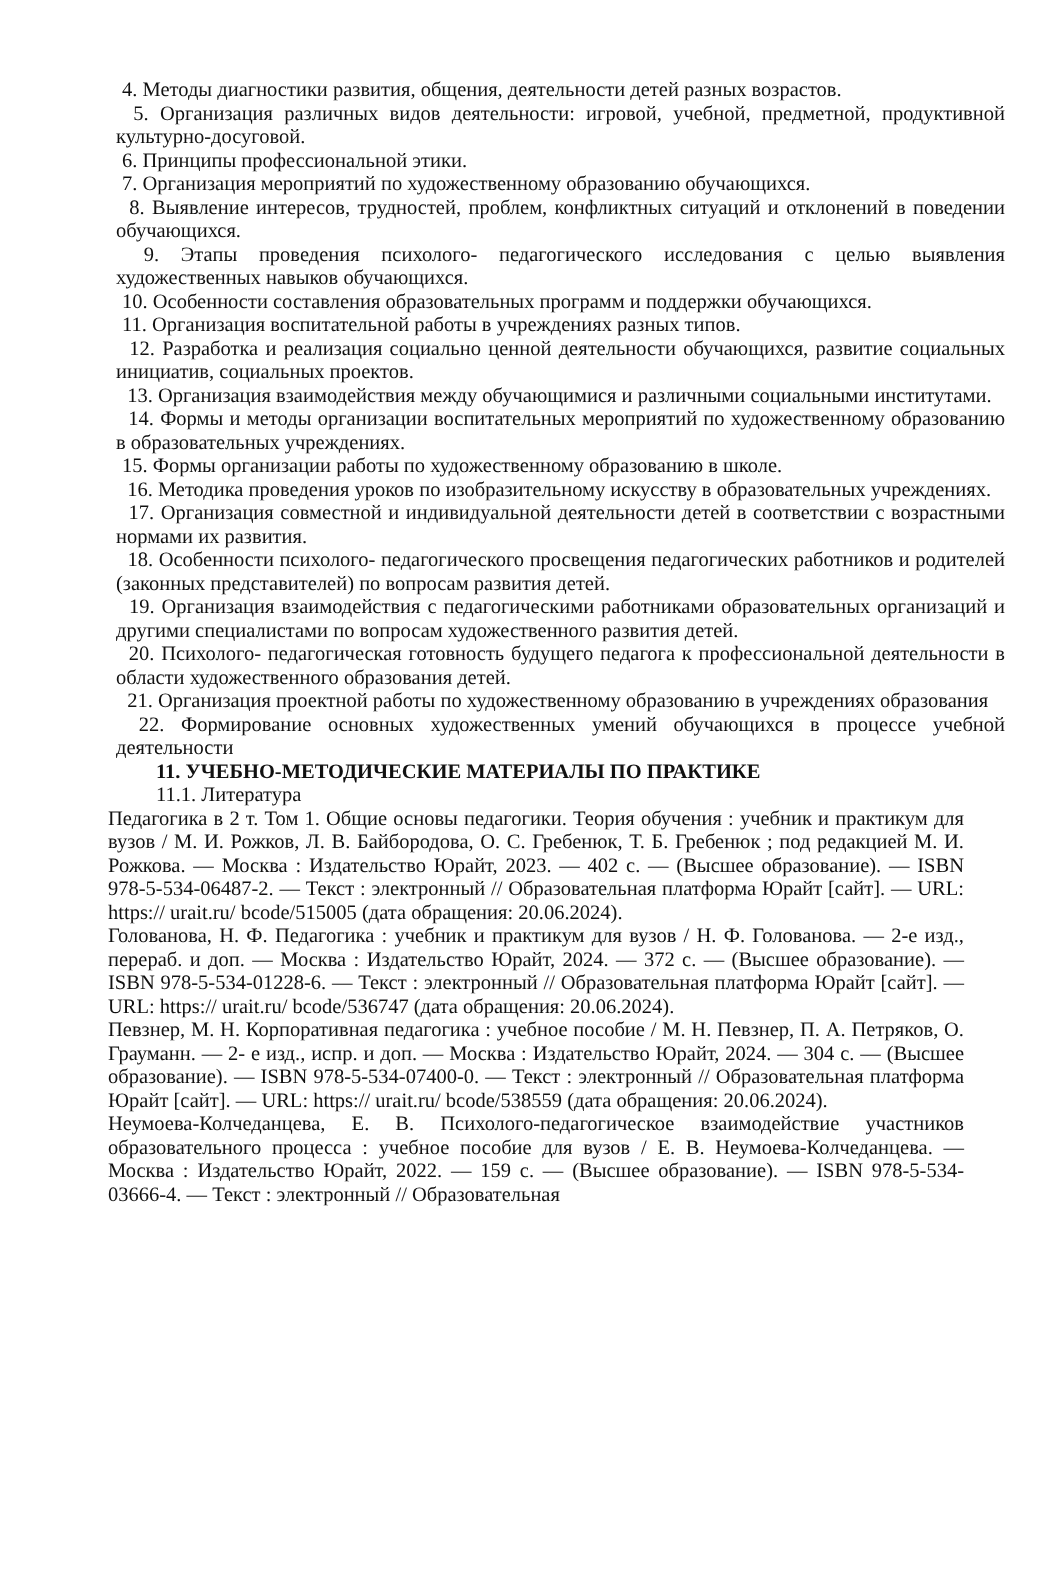4. Методы диагностики развития, общения, деятельности детей разных возрастов.
5. Организация различных видов деятельности: игровой, учебной, предметной, продуктивной культурно-досуговой.
6. Принципы профессиональной этики.
7. Организация мероприятий по художественному образованию обучающихся.
8. Выявление интересов, трудностей, проблем, конфликтных ситуаций и отклонений в поведении обучающихся.
9. Этапы проведения психолого- педагогического исследования с целью выявления художественных навыков обучающихся.
10. Особенности составления образовательных программ и поддержки обучающихся.
11. Организация воспитательной работы в учреждениях разных типов.
12. Разработка и реализация социально ценной деятельности обучающихся, развитие социальных инициатив, социальных проектов.
13. Организация взаимодействия между обучающимися и различными социальными институтами.
14. Формы и методы организации воспитательных мероприятий по художественному образованию в образовательных учреждениях.
15. Формы организации работы по художественному образованию в школе.
16. Методика проведения уроков по изобразительному искусству в образовательных учреждениях.
17. Организация совместной и индивидуальной деятельности детей в соответствии с возрастными нормами их развития.
18. Особенности психолого- педагогического просвещения педагогических работников и родителей (законных представителей) по вопросам развития детей.
19. Организация взаимодействия с педагогическими работниками образовательных организаций и другими специалистами по вопросам художественного развития детей.
20. Психолого- педагогическая готовность будущего педагога к профессиональной деятельности в области художественного образования детей.
21. Организация проектной работы по художественному образованию в учреждениях образования
22. Формирование основных художественных умений обучающихся в процессе учебной деятельности
11. УЧЕБНО-МЕТОДИЧЕСКИЕ МАТЕРИАЛЫ ПО ПРАКТИКЕ
11.1. Литература
Педагогика в 2 т. Том 1. Общие основы педагогики. Теория обучения : учебник и практикум для вузов / М. И. Рожков, Л. В. Байбородова, О. С. Гребенюк, Т. Б. Гребенюк ; под редакцией М. И. Рожкова. — Москва : Издательство Юрайт, 2023. — 402 с. — (Высшее образование). — ISBN 978-5-534-06487-2. — Текст : электронный // Образовательная платформа Юрайт [сайт]. — URL: https:// urait.ru/ bcode/515005 (дата обращения: 20.06.2024).
Голованова, Н. Ф. Педагогика : учебник и практикум для вузов / Н. Ф. Голованова. — 2-е изд., перераб. и доп. — Москва : Издательство Юрайт, 2024. — 372 с. — (Высшее образование). — ISBN 978-5-534-01228-6. — Текст : электронный // Образовательная платформа Юрайт [сайт]. — URL: https:// urait.ru/ bcode/536747 (дата обращения: 20.06.2024).
Певзнер, М. Н. Корпоративная педагогика : учебное пособие / М. Н. Певзнер, П. А. Петряков, О. Грауманн. — 2- е изд., испр. и доп. — Москва : Издательство Юрайт, 2024. — 304 с. — (Высшее образование). — ISBN 978-5-534-07400-0. — Текст : электронный // Образовательная платформа Юрайт [сайт]. — URL: https:// urait.ru/ bcode/538559 (дата обращения: 20.06.2024).
Неумоева-Колчеданцева, Е. В. Психолого-педагогическое взаимодействие участников образовательного процесса : учебное пособие для вузов / Е. В. Неумоева-Колчеданцева. — Москва : Издательство Юрайт, 2022. — 159 с. — (Высшее образование). — ISBN 978-5-534-03666-4. — Текст : электронный // Образовательная